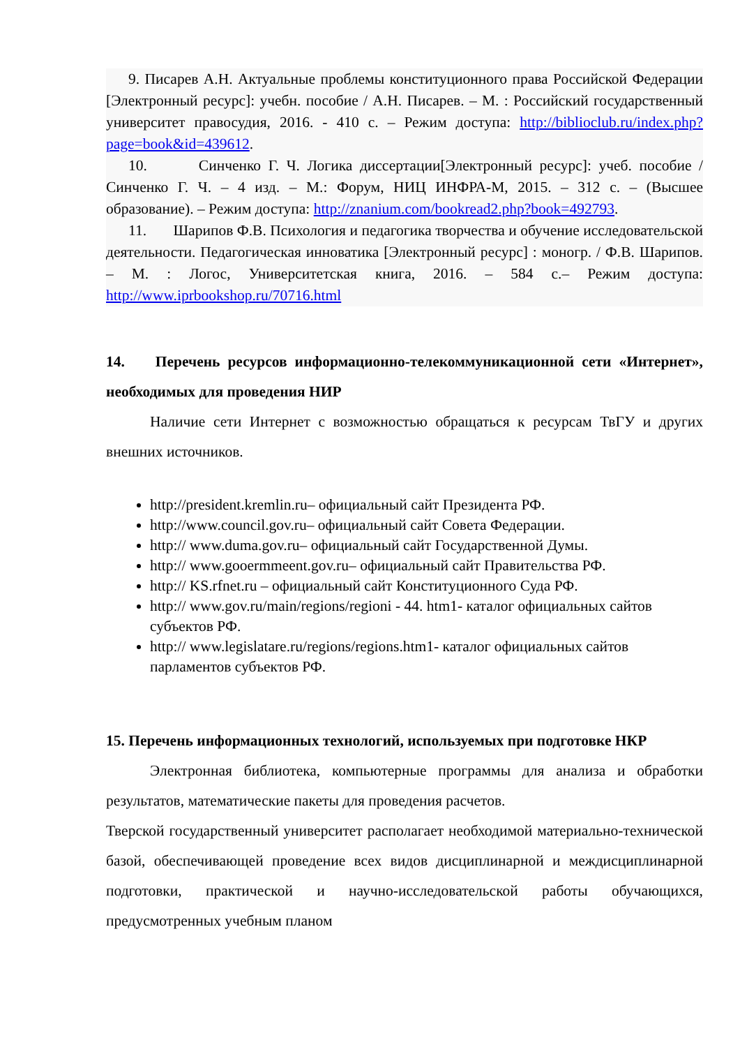9. Писарев А.Н. Актуальные проблемы конституционного права Российской Федерации [Электронный ресурс]: учебн. пособие / А.Н. Писарев. – М. : Российский государственный университет правосудия, 2016. - 410 с. – Режим доступа: http://biblioclub.ru/index.php?page=book&id=439612.
10. Синченко Г. Ч. Логика диссертации[Электронный ресурс]: учеб. пособие / Синченко Г. Ч. – 4 изд. – М.: Форум, НИЦ ИНФРА-М, 2015. – 312 с. – (Высшее образование). – Режим доступа: http://znanium.com/bookread2.php?book=492793.
11. Шарипов Ф.В. Психология и педагогика творчества и обучение исследовательской деятельности. Педагогическая инноватика [Электронный ресурс] : моногр. / Ф.В. Шарипов. – М. : Логос, Университетская книга, 2016. – 584 с.– Режим доступа: http://www.iprbookshop.ru/70716.html
14. Перечень ресурсов информационно-телекоммуникационной сети «Интернет», необходимых для проведения НИР
Наличие сети Интернет с возможностью обращаться к ресурсам ТвГУ и других внешних источников.
http://president.kremlin.ru– официальный сайт Президента РФ.
http://www.council.gov.ru– официальный сайт Совета Федерации.
http:// www.duma.gov.ru– официальный сайт Государственной Думы.
http:// www.gooermmeent.gov.ru– официальный сайт Правительства РФ.
http:// KS.rfnet.ru – официальный сайт Конституционного Суда РФ.
http:// www.gov.ru/main/regions/regioni - 44. htm1- каталог официальных сайтов субъектов РФ.
http:// www.legislatare.ru/regions/regions.htm1- каталог официальных сайтов парламентов субъектов РФ.
15. Перечень информационных технологий, используемых при подготовке НКР
Электронная библиотека, компьютерные программы для анализа и обработки результатов, математические пакеты для проведения расчетов.
Тверской государственный университет располагает необходимой материально-технической базой, обеспечивающей проведение всех видов дисциплинарной и междисциплинарной подготовки, практической и научно-исследовательской работы обучающихся, предусмотренных учебным планом